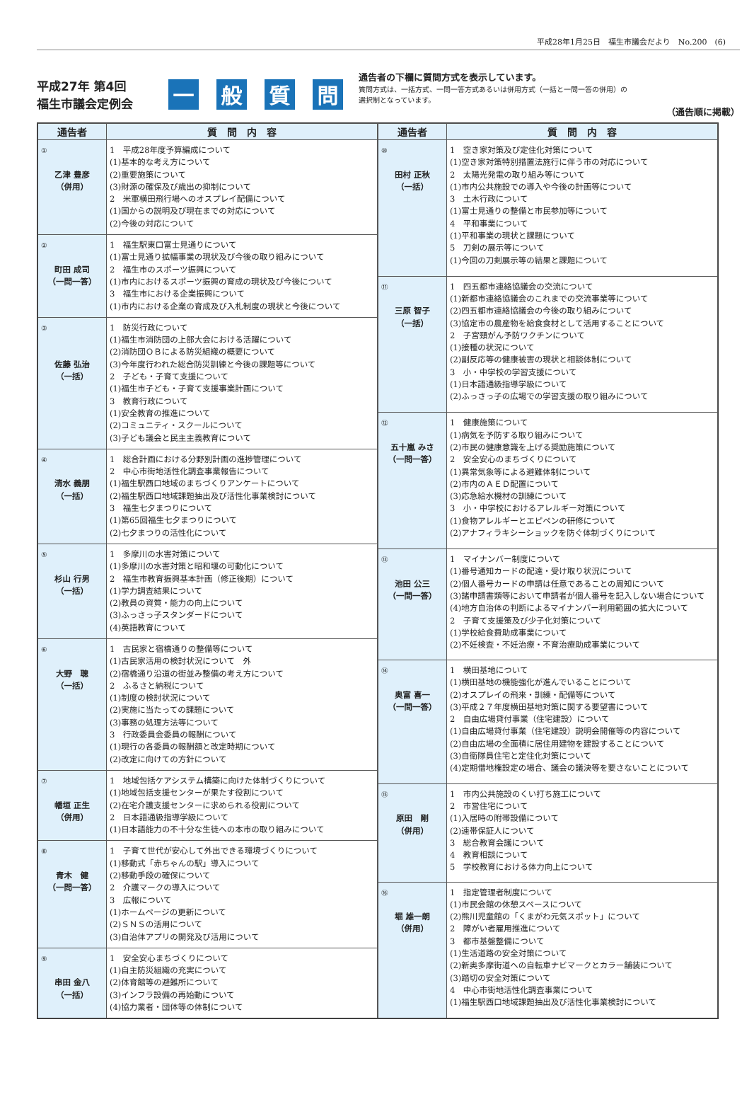平成28年1月25日　福生市議会だより　No.200　(6)
平成27年 第4回
福生市議会定例会
一般質問
通告者の下欄に質問方式を表示しています。
質問方式は、一括方式、一問一答方式あるいは併用方式（一括と一問一答の併用）の
選択制となっています。
（通告順に掲載）
| 通告者 | 質 問 内 容 |
| --- | --- |
| ① 乙津 豊彦 （併用） | 1 平成28年度予算編成について (1)基本的な考え方について (2)重要施策について (3)財源の確保及び歳出の抑制について 2 米軍横田飛行場へのオスプレイ配備について (1)国からの説明及び現在までの対応について (2)今後の対応について |
| ② 町田 成司 （一問一答） | 1 福生駅東口富士見通りについて (1)富士見通り拡幅事業の現状及び今後の取り組みについて 2 福生市のスポーツ振興について (1)市内におけるスポーツ振興の育成の現状及び今後について 3 福生市における企業振興について (1)市内における企業の育成及び入札制度の現状と今後について |
| ③ 佐藤 弘治 （一括） | 1 防災行政について (1)福生市消防団の上部大会における活躍について (2)消防団ＯＢによる防災組織の概要について (3)今年度行われた総合防災訓練と今後の課題等について 2 子ども・子育て支援について (1)福生市子ども・子育て支援事業計画について 3 教育行政について (1)安全教育の推進について (2)コミュニティ・スクールについて (3)子ども議会と民主主義教育について |
| ④ 清水 義朋 （一括） | 1 総合計画における分野別計画の進捗管理について 2 中心市街地活性化調査事業報告について (1)福生駅西口地域のまちづくりアンケートについて (2)福生駅西口地域課題抽出及び活性化事業検討について 3 福生七夕まつりについて (1)第65回福生七夕まつりについて (2)七夕まつりの活性化について |
| ⑤ 杉山 行男 （一括） | 1 多摩川の水害対策について (1)多摩川の水害対策と昭和堰の可動化について 2 福生市教育振興基本計画（修正後期）について (1)学力調査結果について (2)教員の資質・能力の向上について (3)ふっさっ子スタンダードについて (4)英語教育について |
| ⑥ 大野 聰 （一括） | 1 古民家と宿橋通りの整備等について (1)古民家活用の検討状況について 外 (2)宿橋通り沿道の街並み整備の考え方について 2 ふるさと納税について (1)制度の検討状況について (2)実施に当たっての課題について (3)事務の処理方法等について 3 行政委員会委員の報酬について (1)現行の各委員の報酬額と改定時期について (2)改定に向けての方針について |
| ⑦ 幡垣 正生 （併用） | 1 地域包括ケアシステム構築に向けた体制づくりについて (1)地域包括支援センターが果たす役割について (2)在宅介護支援センターに求められる役割について 2 日本語通級指導学級について (1)日本語能力の不十分な生徒への本市の取り組みについて |
| ⑧ 青木 健 （一問一答） | 1 子育て世代が安心して外出できる環境づくりについて (1)移動式「赤ちゃんの駅」導入について (2)移動手段の確保について 2 介護マークの導入について 3 広報について (1)ホームページの更新について (2)ＳＮＳの活用について (3)自治体アプリの開発及び活用について |
| ⑨ 串田 金八 （一括） | 1 安全安心まちづくりについて (1)自主防災組織の充実について (2)体育館等の避難所について (3)インフラ設備の再始動について (4)協力業者・団体等の体制について |
| 通告者 | 質 問 内 容 |
| --- | --- |
| ⑩ 田村 正秋 （一括） | 1 空き家対策及び定住化対策について (1)空き家対策特別措置法施行に伴う市の対応について 2 太陽光発電の取り組み等について (1)市内公共施設での導入や今後の計画等について 3 土木行政について (1)富士見通りの整備と市民参加等について 4 平和事業について (1)平和事業の現状と課題について 5 刀剣の展示等について (1)今回の刀剣展示等の結果と課題について |
| ⑪ 三原 智子 （一括） | 1 四五都市連絡協議会の交流について (1)新都市連絡協議会のこれまでの交流事業等について (2)四五都市連絡協議会の今後の取り組みについて (3)協定市の農産物を給食食材として活用することについて 2 子宮頸がん予防ワクチンについて (1)接種の状況について (2)副反応等の健康被害の現状と相談体制について 3 小・中学校の学習支援について (1)日本語通級指導学級について (2)ふっさっ子の広場での学習支援の取り組みについて |
| ⑫ 五十嵐 みさ （一問一答） | 1 健康施策について (1)病気を予防する取り組みについて (2)市民の健康意識を上げる奨励施策について 2 安全安心のまちづくりについて (1)異常気象等による避難体制について (2)市内のＡＥＤ配置について (3)応急給水機材の訓練について 3 小・中学校におけるアレルギー対策について (1)食物アレルギーとエピペンの研修について (2)アナフィラキシーショックを防ぐ体制づくりについて |
| ⑬ 池田 公三 （一問一答） | 1 マイナンバー制度について (1)番号通知カードの配達・受け取り状況について (2)個人番号カードの申請は任意であることの周知について (3)諸申請書類等において申請者が個人番号を記入しない場合について (4)地方自治体の判断によるマイナンバー利用範囲の拡大について 2 子育て支援策及び少子化対策について (1)学校給食費助成事業について (2)不妊検査・不妊治療・不育治療助成事業について |
| ⑭ 奥富 喜一 （一問一答） | 1 横田基地について (1)横田基地の機能強化が進んでいることについて (2)オスプレイの飛来・訓練・配備等について (3)平成２７年度横田基地対策に関する要望書について 2 自由広場貸付事業（住宅建設）について (1)自由広場貸付事業（住宅建設）説明会開催等の内容について (2)自由広場の全面積に居住用建物を建設することについて (3)自衛隊員住宅と定住化対策について (4)定期借地権設定の場合、議会の議決等を要さないことについて |
| ⑮ 原田 剛 （併用） | 1 市内公共施設のくい打ち施工について 2 市営住宅について (1)入居時の附帯設備について (2)連帯保証人について 3 総合教育会議について 4 教育相談について 5 学校教育における体力向上について |
| ⑯ 堀 雄一朗 （併用） | 1 指定管理者制度について (1)市民会館の休憩スペースについて (2)熊川児童館の「くまがわ元気スポット」について 2 障がい者雇用推進について 3 都市基盤整備について (1)生活道路の安全対策について (2)新奥多摩街道への自転車ナビマークとカラー舗装について (3)踏切の安全対策について 4 中心市街地活性化調査事業について (1)福生駅西口地域課題抽出及び活性化事業検討について |